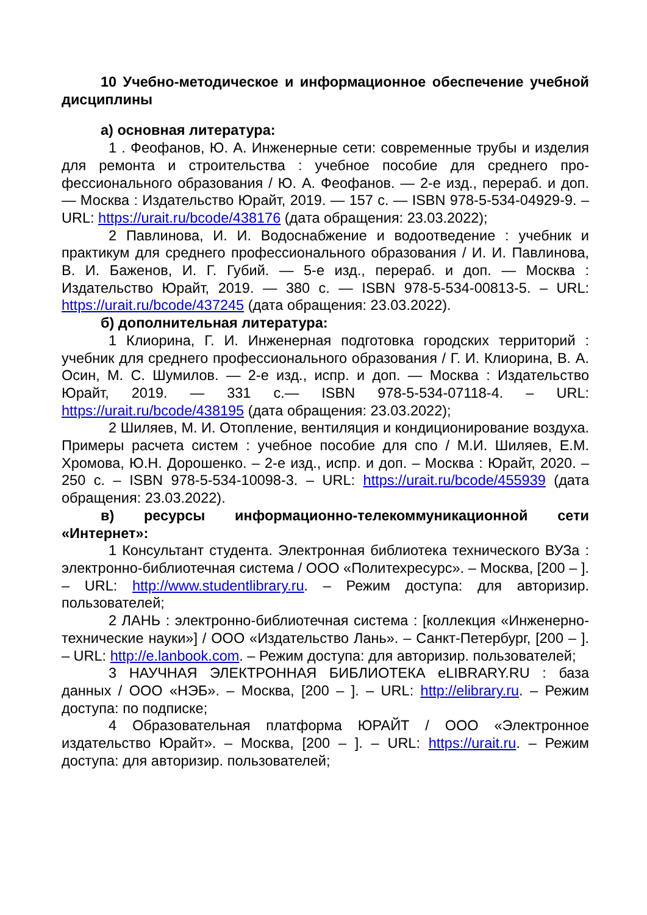10 Учебно-методическое и информационное обеспечение учебной дисциплины
а) основная литература:
1 . Феофанов, Ю. А. Инженерные сети: современные трубы и изделия для ремонта и строительства : учебное пособие для среднего про-фессионального образования / Ю. А. Феофанов. — 2-е изд., перераб. и доп. — Москва : Издательство Юрайт, 2019. — 157 с. — ISBN 978-5-534-04929-9. – URL: https://urait.ru/bcode/438176 (дата обращения: 23.03.2022);
2 Павлинова, И. И. Водоснабжение и водоотведение : учебник и практикум для среднего профессионального образования / И. И. Павлинова, В. И. Баженов, И. Г. Губий. — 5-е изд., перераб. и доп. — Москва : Издательство Юрайт, 2019. — 380 с. — ISBN 978-5-534-00813-5. – URL: https://urait.ru/bcode/437245 (дата обращения: 23.03.2022).
б) дополнительная литература:
1 Клиорина, Г. И. Инженерная подготовка городских территорий : учебник для среднего профессионального образования / Г. И. Клиорина, В. А. Осин, М. С. Шумилов. — 2-е изд., испр. и доп. — Москва : Издательство Юрайт, 2019. — 331 с.— ISBN 978-5-534-07118-4. – URL: https://urait.ru/bcode/438195 (дата обращения: 23.03.2022);
2 Шиляев, М. И. Отопление, вентиляция и кондиционирование воздуха. Примеры расчета систем : учебное пособие для спо / М.И. Шиляев, Е.М. Хромова, Ю.Н. Дорошенко. – 2-е изд., испр. и доп. – Москва : Юрайт, 2020. – 250 с. – ISBN 978-5-534-10098-3. – URL: https://urait.ru/bcode/455939 (дата обращения: 23.03.2022).
в) ресурсы информационно-телекоммуникационной сети «Интернет»:
1 Консультант студента. Электронная библиотека технического ВУЗа : электронно-библиотечная система / ООО «Политехресурс». – Москва, [200 – ]. – URL: http://www.studentlibrary.ru. – Режим доступа: для авторизир. пользователей;
2 ЛАНЬ : электронно-библиотечная система : [коллекция «Инженерно-технические науки»] / ООО «Издательство Лань». – Санкт-Петербург, [200 – ]. – URL: http://e.lanbook.com. – Режим доступа: для авторизир. пользователей;
3 НАУЧНАЯ ЭЛЕКТРОННАЯ БИБЛИОТЕКА eLIBRARY.RU : база данных / ООО «НЭБ». – Москва, [200 – ]. – URL: http://elibrary.ru. – Режим доступа: по подписке;
4 Образовательная платформа ЮРАЙТ / ООО «Электронное издательство Юрайт». – Москва, [200 – ]. – URL: https://urait.ru. – Режим доступа: для авторизир. пользователей;